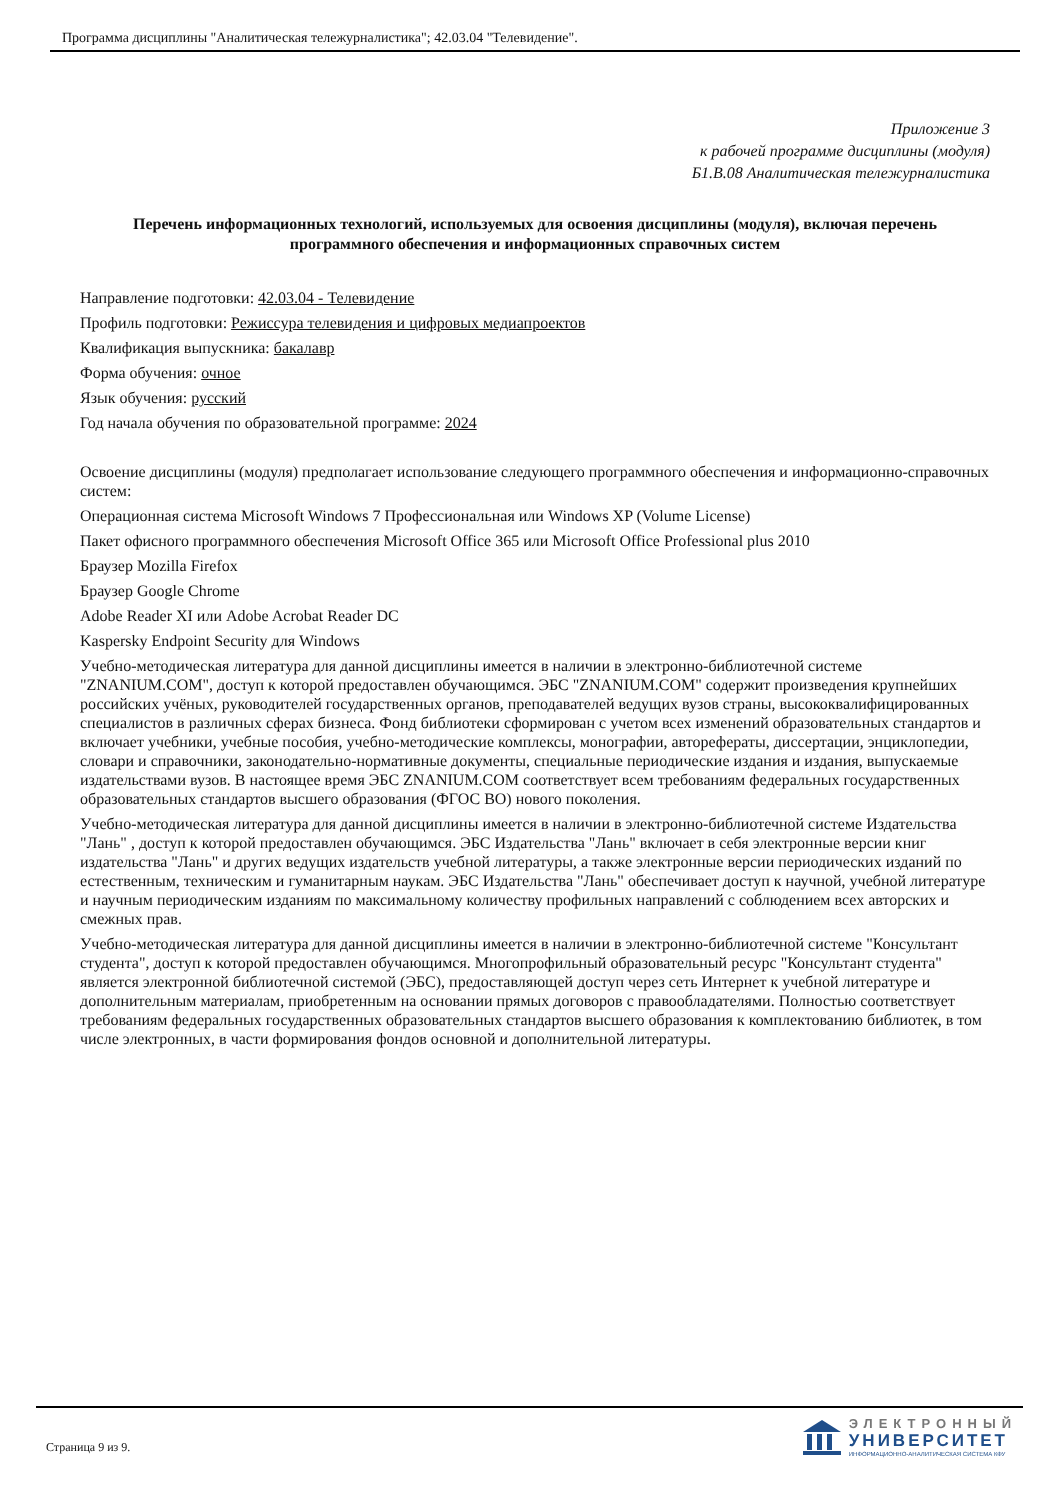Программа дисциплины "Аналитическая тележурналистика"; 42.03.04 "Телевидение".
Приложение 3
к рабочей программе дисциплины (модуля)
Б1.В.08 Аналитическая тележурналистика
Перечень информационных технологий, используемых для освоения дисциплины (модуля), включая перечень программного обеспечения и информационных справочных систем
Направление подготовки: 42.03.04 - Телевидение
Профиль подготовки: Режиссура телевидения и цифровых медиапроектов
Квалификация выпускника: бакалавр
Форма обучения: очное
Язык обучения: русский
Год начала обучения по образовательной программе: 2024
Освоение дисциплины (модуля) предполагает использование следующего программного обеспечения и информационно-справочных систем:
Операционная система Microsoft Windows 7 Профессиональная или Windows XP (Volume License)
Пакет офисного программного обеспечения Microsoft Office 365 или Microsoft Office Professional plus 2010
Браузер Mozilla Firefox
Браузер Google Chrome
Adobe Reader XI или Adobe Acrobat Reader DC
Kaspersky Endpoint Security для Windows
Учебно-методическая литература для данной дисциплины имеется в наличии в электронно-библиотечной системе "ZNANIUM.COM", доступ к которой предоставлен обучающимся. ЭБС "ZNANIUM.COM" содержит произведения крупнейших российских учёных, руководителей государственных органов, преподавателей ведущих вузов страны, высококвалифицированных специалистов в различных сферах бизнеса. Фонд библиотеки сформирован с учетом всех изменений образовательных стандартов и включает учебники, учебные пособия, учебно-методические комплексы, монографии, авторефераты, диссертации, энциклопедии, словари и справочники, законодательно-нормативные документы, специальные периодические издания и издания, выпускаемые издательствами вузов. В настоящее время ЭБС ZNANIUM.COM соответствует всем требованиям федеральных государственных образовательных стандартов высшего образования (ФГОС ВО) нового поколения.
Учебно-методическая литература для данной дисциплины имеется в наличии в электронно-библиотечной системе Издательства "Лань" , доступ к которой предоставлен обучающимся. ЭБС Издательства "Лань" включает в себя электронные версии книг издательства "Лань" и других ведущих издательств учебной литературы, а также электронные версии периодических изданий по естественным, техническим и гуманитарным наукам. ЭБС Издательства "Лань" обеспечивает доступ к научной, учебной литературе и научным периодическим изданиям по максимальному количеству профильных направлений с соблюдением всех авторских и смежных прав.
Учебно-методическая литература для данной дисциплины имеется в наличии в электронно-библиотечной системе "Консультант студента", доступ к которой предоставлен обучающимся. Многопрофильный образовательный ресурс "Консультант студента" является электронной библиотечной системой (ЭБС), предоставляющей доступ через сеть Интернет к учебной литературе и дополнительным материалам, приобретенным на основании прямых договоров с правообладателями. Полностью соответствует требованиям федеральных государственных образовательных стандартов высшего образования к комплектованию библиотек, в том числе электронных, в части формирования фондов основной и дополнительной литературы.
Страница 9 из 9.
ЭЛЕКТРОННЫЙ
УНИВЕРСИТЕТ
ИНФОРМАЦИОННО-АНАЛИТИЧЕСКАЯ СИСТЕМА КФУ